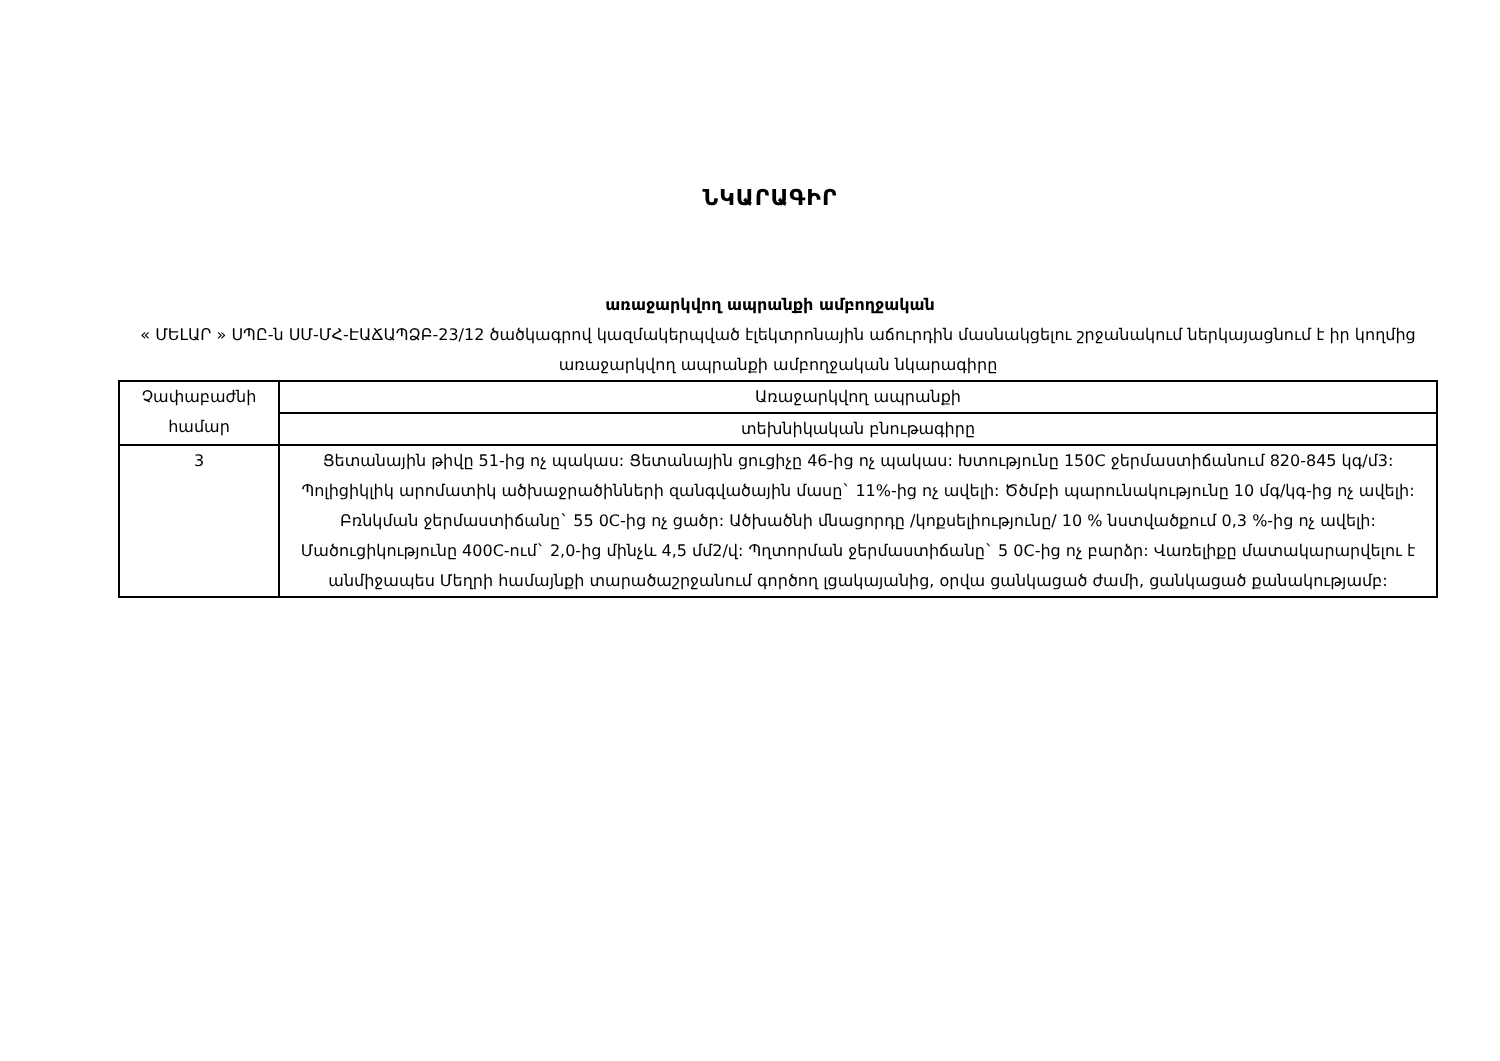ՆԿԱՐԱԳԻՐ
առաջարկվող ապրանքի ամբողջական
« ՄԵԼԱՐ » ՍՊԸ-ն ՍՄ-ՄՀ-ԷԱՃԱՊՁԲ-23/12 ծածկագրով կազմակերպված էլեկտրոնային աճուրդին մասնակցելու շրջանակում ներկայացնում է իր կողմից առաջարկվող ապրանքի ամբողջական նկարագիրը
| Չափաբաժնի համար | Առաջարկվող ապրանքի |
| | տեխնիկական բնութագիրը |
| 3 | Ցետանային թիվը 51-ից ոչ պակաս: Ցետանային ցուցիչը 46-ից ոչ պակաս: Խտությունը 150C ջերմաստիճանում 820-845 կգ/մ3: Պոլիցիկլիկ արոմատիկ ածխաջրածինների զանգվածային մասը` 11%-ից ոչ ավելի: Ծծմբի պարունակությունը 10 մգ/կգ-ից ոչ ավելի: Բռնկման ջերմաստիճանը` 55 0C-ից ոչ ցածր: Ածխածնի մնացորդը /կոքսելիությունը/ 10 % նստվածքում 0,3 %-ից ոչ ավելի: Մածուցիկությունը 400C-ում` 2,0-ից մինչև 4,5 մմ2/վ: Պղտորման ջերմաստիճանը` 5 0C-ից ոչ բարձր: Վառելիքը մատակարարվելու է անմիջապես Մեղրի համայնքի տարածաշրջանում գործող լցակայանից, օրվա ցանկացած ժամի, ցանկացած քանակությամբ: |